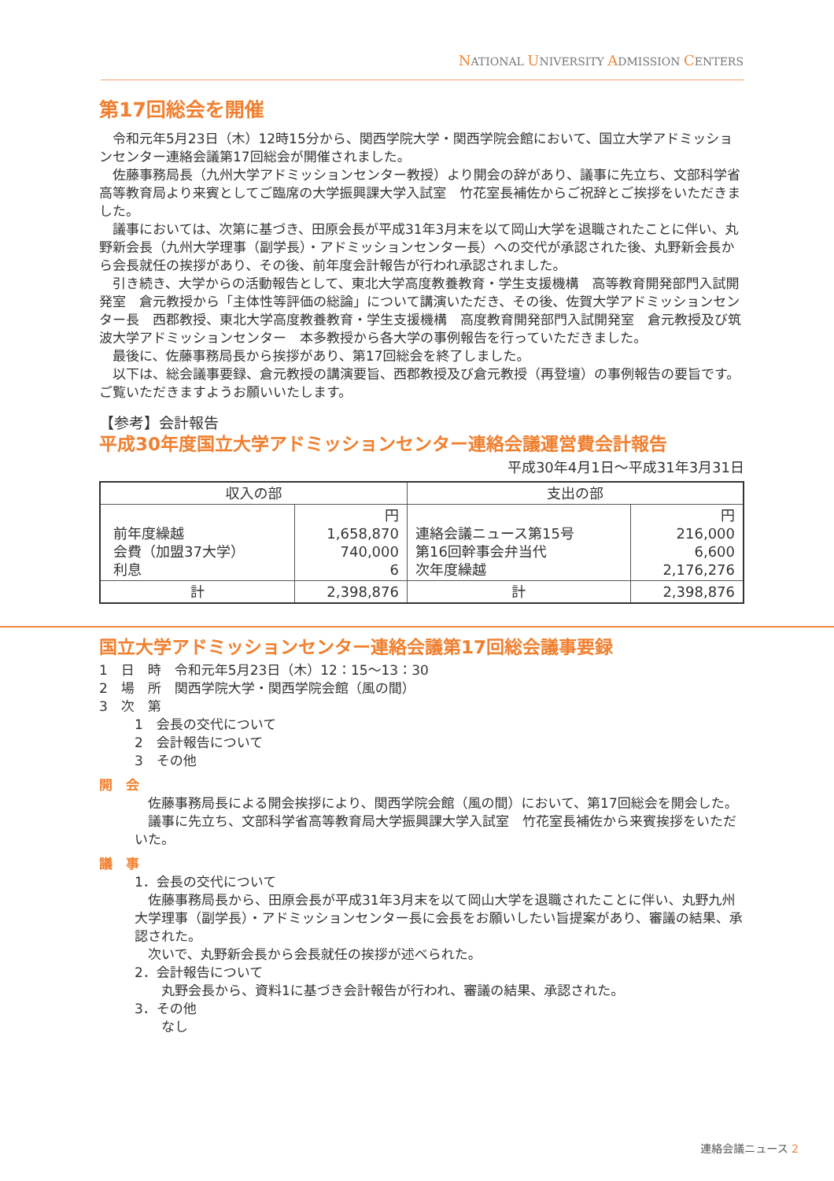NATIONAL UNIVERSITY ADMISSION CENTERS
第17回総会を開催
令和元年5月23日（木）12時15分から、関西学院大学・関西学院会館において、国立大学アドミッションセンター連絡会議第17回総会が開催されました。
佐藤事務局長（九州大学アドミッションセンター教授）より開会の辞があり、議事に先立ち、文部科学省高等教育局より来賓としてご臨席の大学振興課大学入試室　竹花室長補佐からご祝辞とご挨拶をいただきました。
議事においては、次第に基づき、田原会長が平成31年3月末を以て岡山大学を退職されたことに伴い、丸野新会長（九州大学理事（副学長）・アドミッションセンター長）への交代が承認された後、丸野新会長から会長就任の挨拶があり、その後、前年度会計報告が行われ承認されました。
引き続き、大学からの活動報告として、東北大学高度教養教育・学生支援機構　高等教育開発部門入試開発室　倉元教授から「主体性等評価の総論」について講演いただき、その後、佐賀大学アドミッションセンター長　西郡教授、東北大学高度教養教育・学生支援機構　高度教育開発部門入試開発室　倉元教授及び筑波大学アドミッションセンター　本多教授から各大学の事例報告を行っていただきました。
最後に、佐藤事務局長から挨拶があり、第17回総会を終了しました。
以下は、総会議事要録、倉元教授の講演要旨、西郡教授及び倉元教授（再登壇）の事例報告の要旨です。ご覧いただきますようお願いいたします。
【参考】会計報告
平成30年度国立大学アドミッションセンター連絡会議運営費会計報告
平成30年4月1日～平成31年3月31日
| 収入の部 | | 支出の部 | |
| --- | --- | --- | --- |
| 前年度繰越 会費（加盟37大学） 利息 | 円 1,658,870 740,000 6 | 連絡会議ニュース第15号 第16回幹事会弁当代 次年度繰越 | 円 216,000 6,600 2,176,276 |
| 計 | 2,398,876 | 計 | 2,398,876 |
国立大学アドミッションセンター連絡会議第17回総会議事要録
1　日　時　令和元年5月23日（木）12：15～13：30
2　場　所　関西学院大学・関西学院会館（風の間）
3　次　第
1　会長の交代について
2　会計報告について
3　その他
開　会
佐藤事務局長による開会挨拶により、関西学院会館（風の間）において、第17回総会を開会した。
議事に先立ち、文部科学省高等教育局大学振興課大学入試室　竹花室長補佐から来賓挨拶をいただいた。
議　事
1．会長の交代について
佐藤事務局長から、田原会長が平成31年3月末を以て岡山大学を退職されたことに伴い、丸野九州大学理事（副学長）・アドミッションセンター長に会長をお願いしたい旨提案があり、審議の結果、承認された。
次いで、丸野新会長から会長就任の挨拶が述べられた。
2．会計報告について
丸野会長から、資料1に基づき会計報告が行われ、審議の結果、承認された。
3．その他
なし
連絡会議ニュース 2